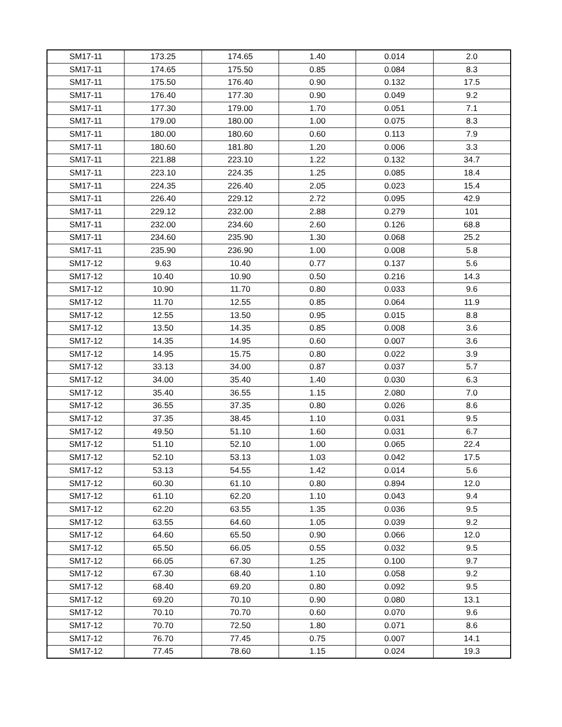| SM17-11 | 173.25 | 174.65 | 1.40 | 0.014 | 2.0 |
| SM17-11 | 174.65 | 175.50 | 0.85 | 0.084 | 8.3 |
| SM17-11 | 175.50 | 176.40 | 0.90 | 0.132 | 17.5 |
| SM17-11 | 176.40 | 177.30 | 0.90 | 0.049 | 9.2 |
| SM17-11 | 177.30 | 179.00 | 1.70 | 0.051 | 7.1 |
| SM17-11 | 179.00 | 180.00 | 1.00 | 0.075 | 8.3 |
| SM17-11 | 180.00 | 180.60 | 0.60 | 0.113 | 7.9 |
| SM17-11 | 180.60 | 181.80 | 1.20 | 0.006 | 3.3 |
| SM17-11 | 221.88 | 223.10 | 1.22 | 0.132 | 34.7 |
| SM17-11 | 223.10 | 224.35 | 1.25 | 0.085 | 18.4 |
| SM17-11 | 224.35 | 226.40 | 2.05 | 0.023 | 15.4 |
| SM17-11 | 226.40 | 229.12 | 2.72 | 0.095 | 42.9 |
| SM17-11 | 229.12 | 232.00 | 2.88 | 0.279 | 101 |
| SM17-11 | 232.00 | 234.60 | 2.60 | 0.126 | 68.8 |
| SM17-11 | 234.60 | 235.90 | 1.30 | 0.068 | 25.2 |
| SM17-11 | 235.90 | 236.90 | 1.00 | 0.008 | 5.8 |
| SM17-12 | 9.63 | 10.40 | 0.77 | 0.137 | 5.6 |
| SM17-12 | 10.40 | 10.90 | 0.50 | 0.216 | 14.3 |
| SM17-12 | 10.90 | 11.70 | 0.80 | 0.033 | 9.6 |
| SM17-12 | 11.70 | 12.55 | 0.85 | 0.064 | 11.9 |
| SM17-12 | 12.55 | 13.50 | 0.95 | 0.015 | 8.8 |
| SM17-12 | 13.50 | 14.35 | 0.85 | 0.008 | 3.6 |
| SM17-12 | 14.35 | 14.95 | 0.60 | 0.007 | 3.6 |
| SM17-12 | 14.95 | 15.75 | 0.80 | 0.022 | 3.9 |
| SM17-12 | 33.13 | 34.00 | 0.87 | 0.037 | 5.7 |
| SM17-12 | 34.00 | 35.40 | 1.40 | 0.030 | 6.3 |
| SM17-12 | 35.40 | 36.55 | 1.15 | 2.080 | 7.0 |
| SM17-12 | 36.55 | 37.35 | 0.80 | 0.026 | 8.6 |
| SM17-12 | 37.35 | 38.45 | 1.10 | 0.031 | 9.5 |
| SM17-12 | 49.50 | 51.10 | 1.60 | 0.031 | 6.7 |
| SM17-12 | 51.10 | 52.10 | 1.00 | 0.065 | 22.4 |
| SM17-12 | 52.10 | 53.13 | 1.03 | 0.042 | 17.5 |
| SM17-12 | 53.13 | 54.55 | 1.42 | 0.014 | 5.6 |
| SM17-12 | 60.30 | 61.10 | 0.80 | 0.894 | 12.0 |
| SM17-12 | 61.10 | 62.20 | 1.10 | 0.043 | 9.4 |
| SM17-12 | 62.20 | 63.55 | 1.35 | 0.036 | 9.5 |
| SM17-12 | 63.55 | 64.60 | 1.05 | 0.039 | 9.2 |
| SM17-12 | 64.60 | 65.50 | 0.90 | 0.066 | 12.0 |
| SM17-12 | 65.50 | 66.05 | 0.55 | 0.032 | 9.5 |
| SM17-12 | 66.05 | 67.30 | 1.25 | 0.100 | 9.7 |
| SM17-12 | 67.30 | 68.40 | 1.10 | 0.058 | 9.2 |
| SM17-12 | 68.40 | 69.20 | 0.80 | 0.092 | 9.5 |
| SM17-12 | 69.20 | 70.10 | 0.90 | 0.080 | 13.1 |
| SM17-12 | 70.10 | 70.70 | 0.60 | 0.070 | 9.6 |
| SM17-12 | 70.70 | 72.50 | 1.80 | 0.071 | 8.6 |
| SM17-12 | 76.70 | 77.45 | 0.75 | 0.007 | 14.1 |
| SM17-12 | 77.45 | 78.60 | 1.15 | 0.024 | 19.3 |